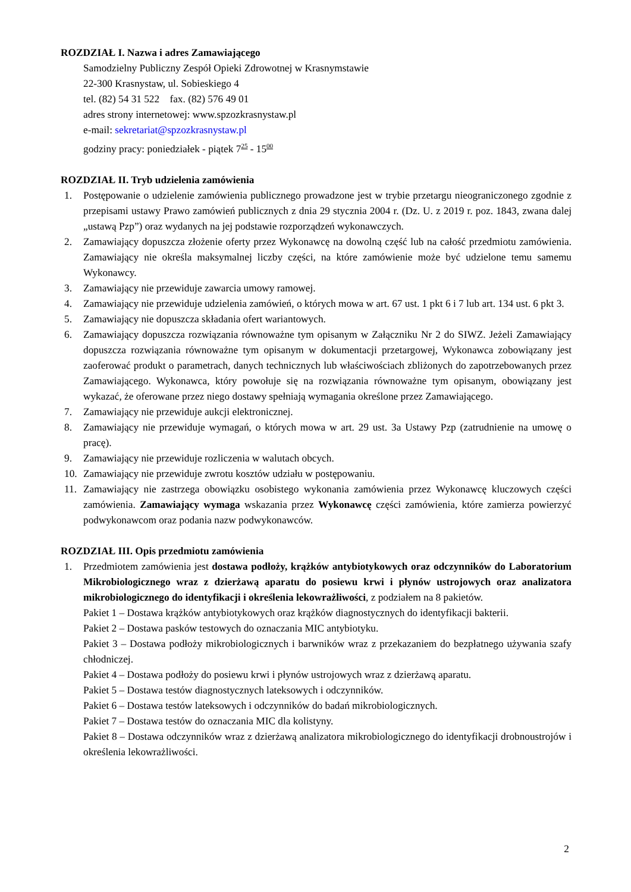ROZDZIAŁ I. Nazwa i adres Zamawiającego
Samodzielny Publiczny Zespół Opieki Zdrowotnej w Krasnymstawie
22-300 Krasnystaw, ul. Sobieskiego 4
tel. (82) 54 31 522 fax. (82) 576 49 01
adres strony internetowej: www.spzozkrasnystaw.pl
e-mail: sekretariat@spzozkrasnystaw.pl
godziny pracy: poniedziałek - piątek 7<sup>25</sup> - 15<sup>00</sup>
ROZDZIAŁ II. Tryb udzielenia zamówienia
1. Postępowanie o udzielenie zamówienia publicznego prowadzone jest w trybie przetargu nieograniczonego zgodnie z przepisami ustawy Prawo zamówień publicznych z dnia 29 stycznia 2004 r. (Dz. U. z 2019 r. poz. 1843, zwana dalej „ustawą Pzp”) oraz wydanych na jej podstawie rozporządzeń wykonawczych.
2. Zamawiający dopuszcza złożenie oferty przez Wykonawcę na dowolną część lub na całość przedmiotu zamówienia. Zamawiający nie określa maksymalnej liczby części, na które zamówienie może być udzielone temu samemu Wykonawcy.
3. Zamawiający nie przewiduje zawarcia umowy ramowej.
4. Zamawiający nie przewiduje udzielenia zamówień, o których mowa w art. 67 ust. 1 pkt 6 i 7 lub art. 134 ust. 6 pkt 3.
5. Zamawiający nie dopuszcza składania ofert wariantowych.
6. Zamawiający dopuszcza rozwiązania równoważne tym opisanym w Załączniku Nr 2 do SIWZ. Jeżeli Zamawiający dopuszcza rozwiązania równoważne tym opisanym w dokumentacji przetargowej, Wykonawca zobowiązany jest zaoferować produkt o parametrach, danych technicznych lub właściwościach zbliżonych do zapotrzebowanych przez Zamawiającego. Wykonawca, który powołuje się na rozwiązania równoważne tym opisanym, obowiązany jest wykazać, że oferowane przez niego dostawy spełniają wymagania określone przez Zamawiającego.
7. Zamawiający nie przewiduje aukcji elektronicznej.
8. Zamawiający nie przewiduje wymagań, o których mowa w art. 29 ust. 3a Ustawy Pzp (zatrudnienie na umowę o pracę).
9. Zamawiający nie przewiduje rozliczenia w walutach obcych.
10. Zamawiający nie przewiduje zwrotu kosztów udziału w postępowaniu.
11. Zamawiający nie zastrzega obowiązku osobistego wykonania zamówienia przez Wykonawcę kluczowych części zamówienia. Zamawiający wymaga wskazania przez Wykonawcę części zamówienia, które zamierza powierzyć podwykonawcom oraz podania nazw podwykonawców.
ROZDZIAŁ III. Opis przedmiotu zamówienia
1. Przedmiotem zamówienia jest dostawa podłoży, krążków antybiotykowych oraz odczynników do Laboratorium Mikrobiologicznego wraz z dzierżawą aparatu do posiewu krwi i płynów ustrojowych oraz analizatora mikrobiologicznego do identyfikacji i określenia lekowrażliwości, z podziałem na 8 pakietów.
Pakiet 1 – Dostawa krążków antybiotykowych oraz krążków diagnostycznych do identyfikacji bakterii.
Pakiet 2 – Dostawa pasków testowych do oznaczania MIC antybiotyku.
Pakiet 3 – Dostawa podłoży mikrobiologicznych i barwników wraz z przekazaniem do bezpłatnego używania szafy chłodniczej.
Pakiet 4 – Dostawa podłoży do posiewu krwi i płynów ustrojowych wraz z dzierżawą aparatu.
Pakiet 5 – Dostawa testów diagnostycznych lateksowych i odczynników.
Pakiet 6 – Dostawa testów lateksowych i odczynników do badań mikrobiologicznych.
Pakiet 7 – Dostawa testów do oznaczania MIC dla kolistyny.
Pakiet 8 – Dostawa odczynników wraz z dzierżawą analizatora mikrobiologicznego do identyfikacji drobnoustrojów i określenia lekowrażliwości.
2